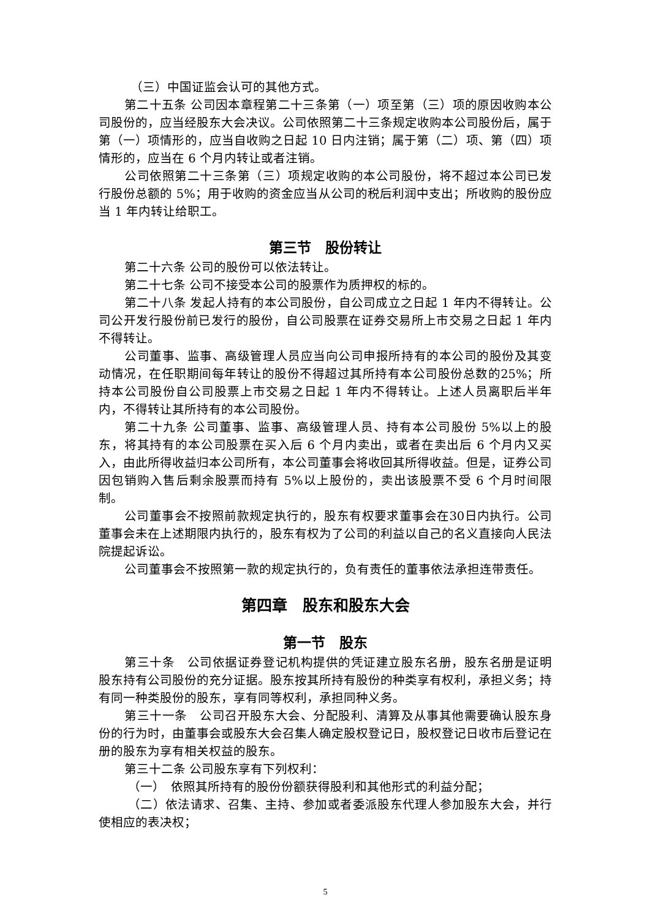（三）中国证监会认可的其他方式。
第二十五条 公司因本章程第二十三条第（一）项至第（三）项的原因收购本公司股份的，应当经股东大会决议。公司依照第二十三条规定收购本公司股份后，属于第（一）项情形的，应当自收购之日起 10 日内注销；属于第（二）项、第（四）项情形的，应当在 6 个月内转让或者注销。
公司依照第二十三条第（三）项规定收购的本公司股份，将不超过本公司已发行股份总额的 5%；用于收购的资金应当从公司的税后利润中支出；所收购的股份应当 1 年内转让给职工。
第三节　股份转让
第二十六条 公司的股份可以依法转让。
第二十七条 公司不接受本公司的股票作为质押权的标的。
第二十八条 发起人持有的本公司股份，自公司成立之日起 1 年内不得转让。公司公开发行股份前已发行的股份，自公司股票在证券交易所上市交易之日起 1 年内不得转让。
公司董事、监事、高级管理人员应当向公司申报所持有的本公司的股份及其变动情况，在任职期间每年转让的股份不得超过其所持有本公司股份总数的25%；所持本公司股份自公司股票上市交易之日起 1 年内不得转让。上述人员离职后半年内，不得转让其所持有的本公司股份。
第二十九条 公司董事、监事、高级管理人员、持有本公司股份 5%以上的股东，将其持有的本公司股票在买入后 6 个月内卖出，或者在卖出后 6 个月内又买入，由此所得收益归本公司所有，本公司董事会将收回其所得收益。但是，证券公司因包销购入售后剩余股票而持有 5%以上股份的，卖出该股票不受 6 个月时间限制。
公司董事会不按照前款规定执行的，股东有权要求董事会在30日内执行。公司董事会未在上述期限内执行的，股东有权为了公司的利益以自己的名义直接向人民法院提起诉讼。
公司董事会不按照第一款的规定执行的，负有责任的董事依法承担连带责任。
第四章　股东和股东大会
第一节　股东
第三十条　公司依据证券登记机构提供的凭证建立股东名册，股东名册是证明股东持有公司股份的充分证据。股东按其所持有股份的种类享有权利，承担义务；持有同一种类股份的股东，享有同等权利，承担同种义务。
第三十一条　公司召开股东大会、分配股利、清算及从事其他需要确认股东身份的行为时，由董事会或股东大会召集人确定股权登记日，股权登记日收市后登记在册的股东为享有相关权益的股东。
第三十二条 公司股东享有下列权利：
（一）　依照其所持有的股份份额获得股利和其他形式的利益分配；
（二）依法请求、召集、主持、参加或者委派股东代理人参加股东大会，并行使相应的表决权；
5